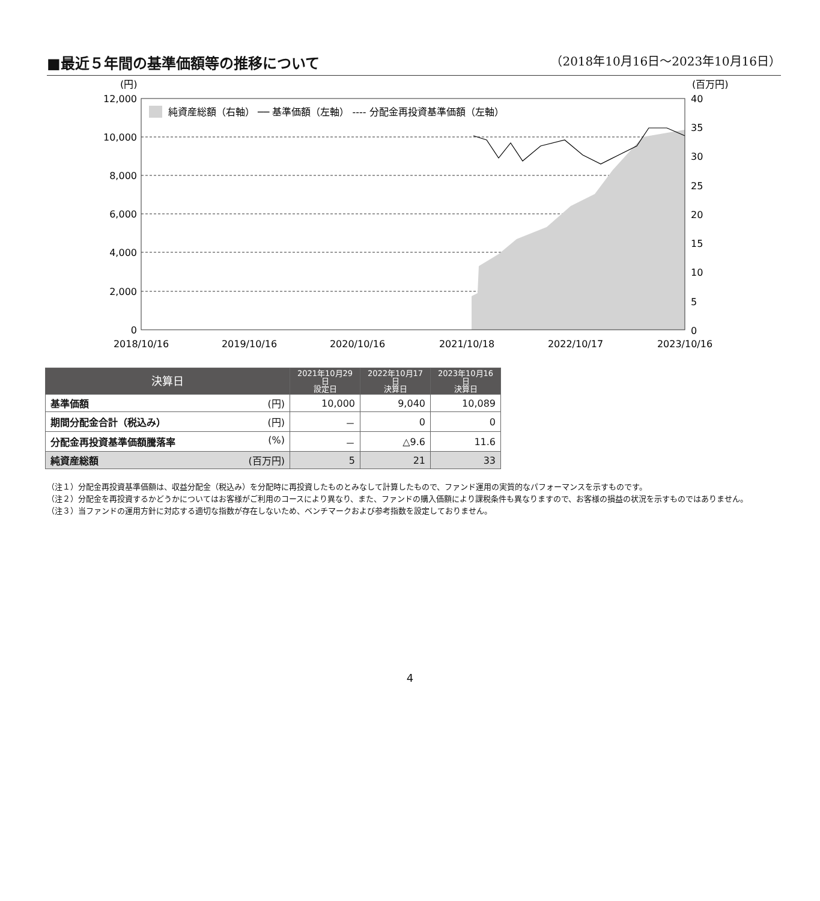■最近５年間の基準価額等の推移について
（2018年10月16日～2023年10月16日）
(円)
(百万円)
12,000
10,000
8,000
6,000
4,000
2,000
0
40
35
30
25
20
15
10
5
0
純資産総額（右軸） ── 基準価額（左軸） ---- 分配金再投資基準価額（左軸）
2018/10/16
2019/10/16
2020/10/16
2021/10/18
2022/10/17
2023/10/16
| 決算日 | 2021年10月29日 設定日 | 2022年10月17日 決算日 | 2023年10月16日 決算日 |
| --- | --- | --- | --- |
| 基準価額 (円) | 10,000 | 9,040 | 10,089 |
| 期間分配金合計（税込み） (円) | － | 0 | 0 |
| 分配金再投資基準価額騰落率 (%) | － | △9.6 | 11.6 |
| 純資産総額 (百万円) | 5 | 21 | 33 |
（注１）分配金再投資基準価額は、収益分配金（税込み）を分配時に再投資したものとみなして計算したもので、ファンド運用の実質的なパフォーマンスを示すものです。
（注２）分配金を再投資するかどうかについてはお客様がご利用のコースにより異なり、また、ファンドの購入価額により課税条件も異なりますので、お客様の損益の状況を示すものではありません。
（注３）当ファンドの運用方針に対応する適切な指数が存在しないため、ベンチマークおよび参考指数を設定しておりません。
4